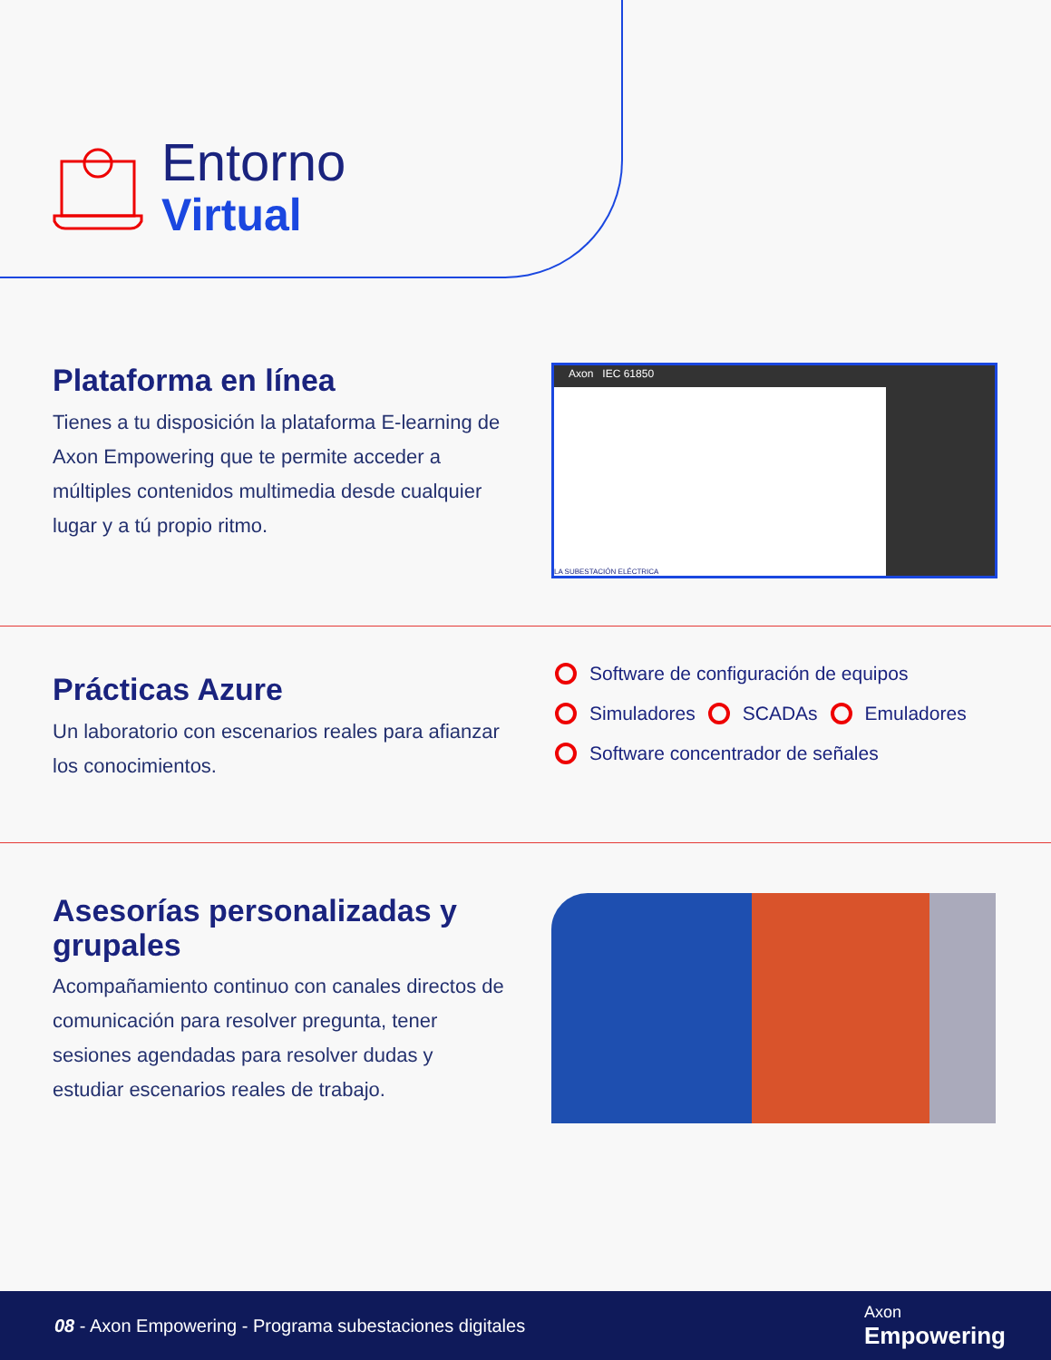Entorno
Virtual
Plataforma en línea
Tienes a tu disposición la plataforma E-learning de Axon Empowering que te permite acceder a múltiples contenidos multimedia desde cualquier lugar y a tú propio ritmo.
Axon IEC 61850
LA SUBESTACIÓN ELÉCTRICA
Prácticas Azure
Un laboratorio con escenarios reales para afianzar los conocimientos.
Software de configuración de equipos
Simuladores SCADAs Emuladores
Software concentrador de señales
Asesorías personalizadas y grupales
Acompañamiento continuo con canales directos de comunicación para resolver pregunta, tener sesiones agendadas para resolver dudas y estudiar escenarios reales de trabajo.
08 - Axon Empowering - Programa subestaciones digitales
Axon
Empowering